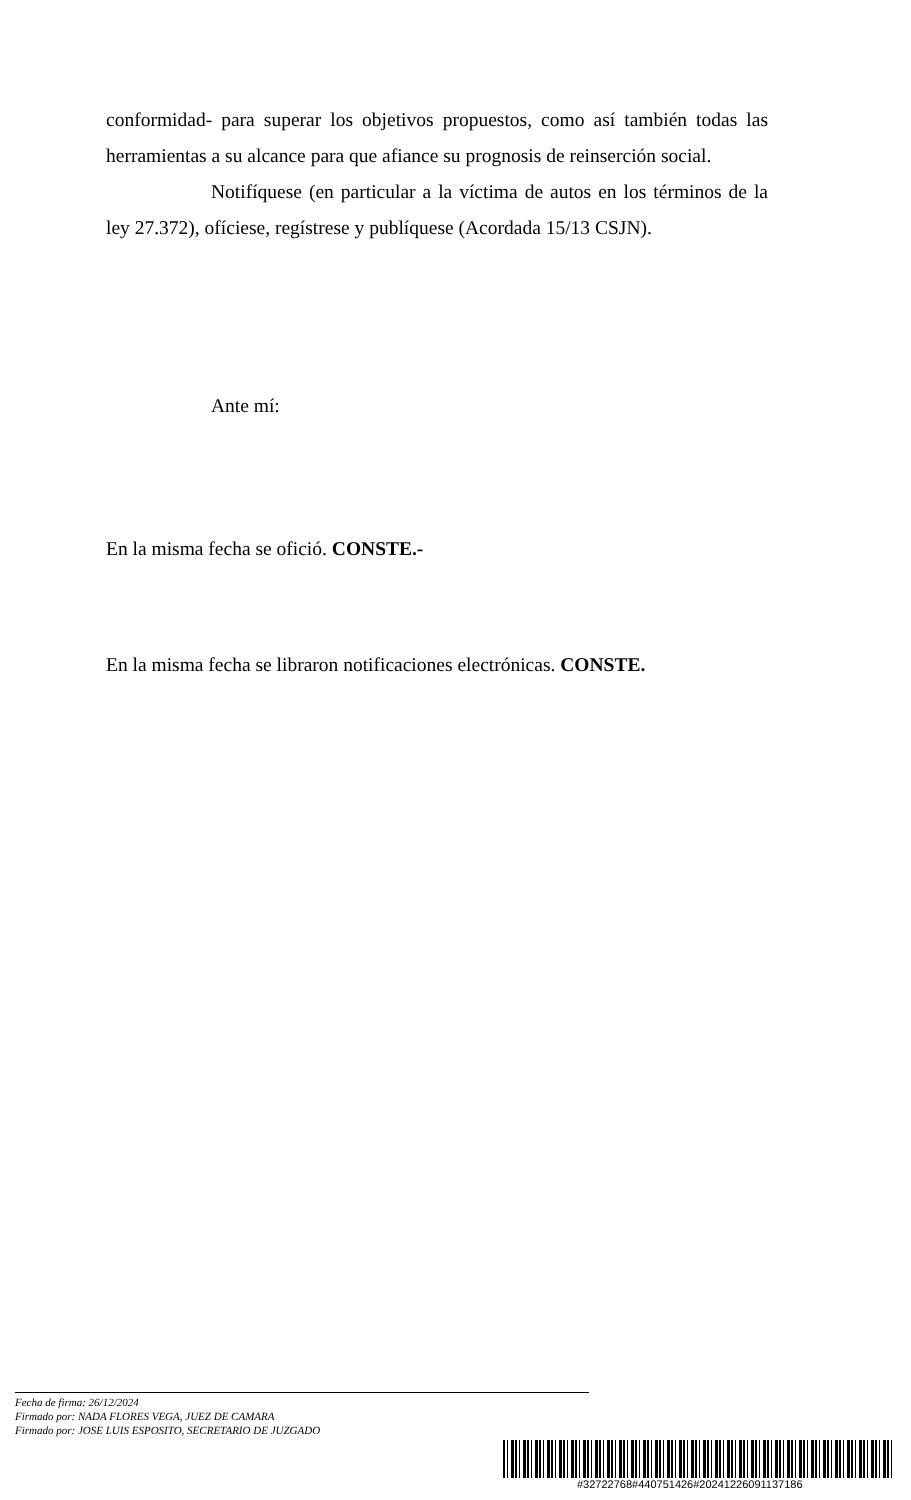conformidad- para superar los objetivos propuestos, como así también todas las herramientas a su alcance para que afiance su prognosis de reinserción social.
Notifíquese (en particular a la víctima de autos en los términos de la ley 27.372), ofíciese, regístrese y publíquese (Acordada 15/13 CSJN).
Ante mí:
En la misma fecha se ofició. CONSTE.-
En la misma fecha se libraron notificaciones electrónicas. CONSTE.
Fecha de firma: 26/12/2024
Firmado por: NADA FLORES VEGA, JUEZ DE CAMARA
Firmado por: JOSE LUIS ESPOSITO, SECRETARIO DE JUZGADO
#32722768#440751426#20241226091137186